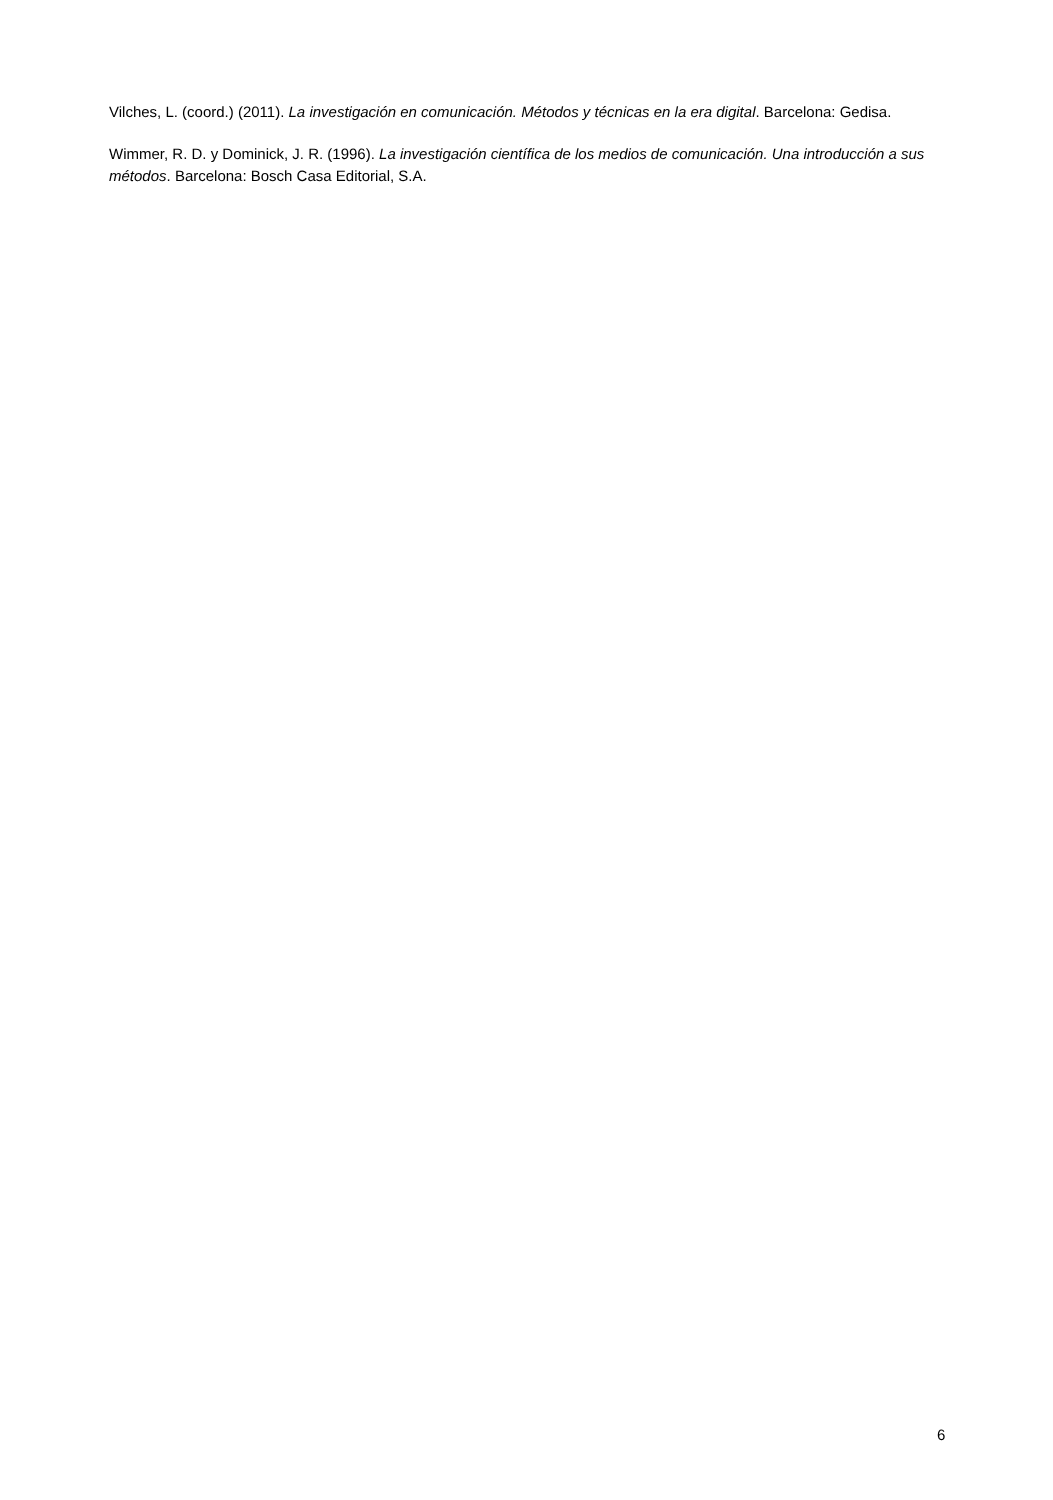Vilches, L. (coord.) (2011). La investigación en comunicación. Métodos y técnicas en la era digital. Barcelona: Gedisa.
Wimmer, R. D. y Dominick, J. R. (1996). La investigación científica de los medios de comunicación. Una introducción a sus métodos. Barcelona: Bosch Casa Editorial, S.A.
6